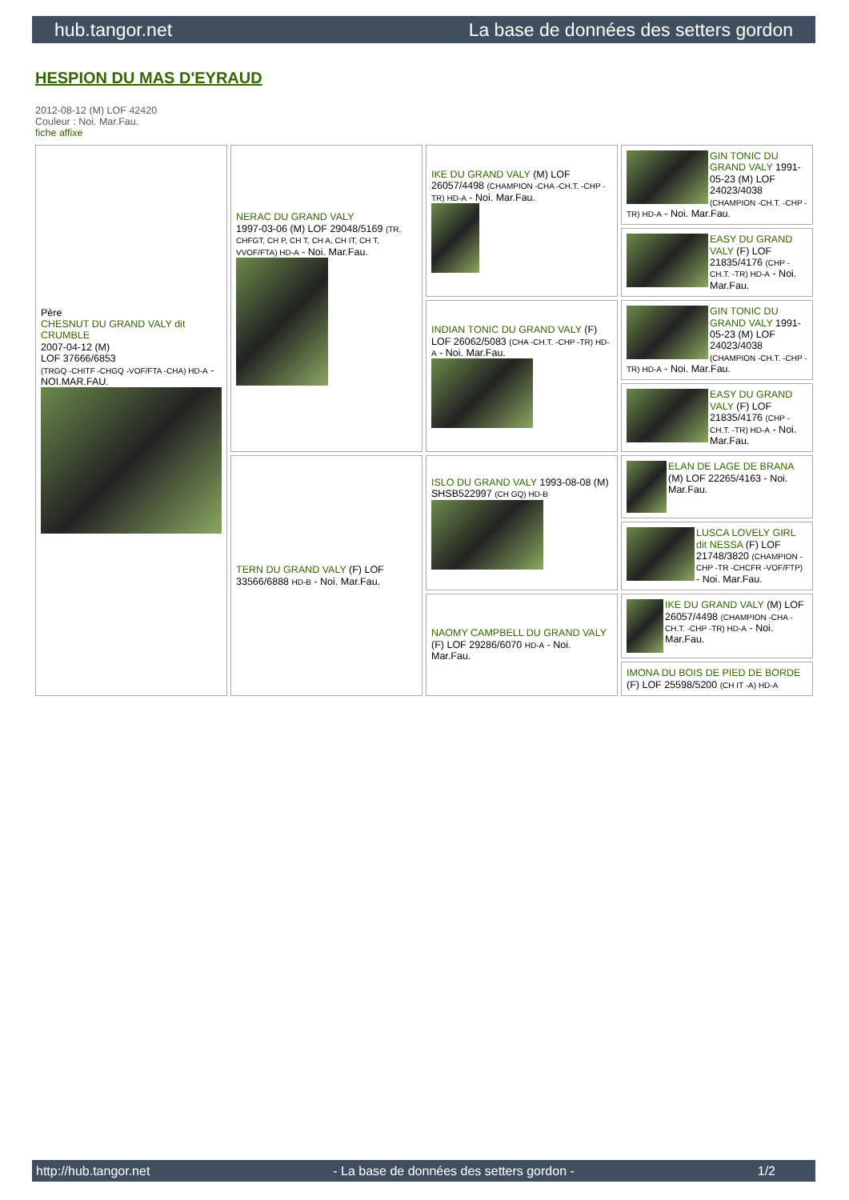hub.tangor.net La base de données des setters gordon
HESPION DU MAS D'EYRAUD
2012-08-12 (M) LOF 42420
Couleur : Noi. Mar.Fau.
fiche affixe
| Père CHESNUT DU GRAND VALY dit CRUMBLE 2007-04-12 (M) LOF 37666/6853 (TRGQ -CHITF -CHGQ -VOF/FTA -CHA) HD-A - NOI.MAR.FAU. | NERAC DU GRAND VALY 1997-03-06 (M) LOF 29048/5169 (TR, CHFGT, CH P, CH T, CH A, CH IT, CH T, VVOF/FTA) HD-A - Noi. Mar.Fau. | IKE DU GRAND VALY (M) LOF 26057/4498 (CHAMPION -CHA -CH.T. -CHP -TR) HD-A - Noi. Mar.Fau. | GIN TONIC DU GRAND VALY 1991-05-23 (M) LOF 24023/4038 (CHAMPION -CH.T. -CHP -TR) HD-A - Noi. Mar.Fau. |
| | | | EASY DU GRAND VALY (F) LOF 21835/4176 (CHP -CH.T. -TR) HD-A - Noi. Mar.Fau. |
| | | INDIAN TONIC DU GRAND VALY (F) LOF 26062/5083 (CHA -CH.T. -CHP -TR) HD-A - Noi. Mar.Fau. | GIN TONIC DU GRAND VALY 1991-05-23 (M) LOF 24023/4038 (CHAMPION -CH.T. -CHP -TR) HD-A - Noi. Mar.Fau. |
| | | | EASY DU GRAND VALY (F) LOF 21835/4176 (CHP -CH.T. -TR) HD-A - Noi. Mar.Fau. |
| | TERN DU GRAND VALY (F) LOF 33566/6888 HD-B - Noi. Mar.Fau. | ISLO DU GRAND VALY 1993-08-08 (M) SHSB522997 (CH GQ) HD-B | ELAN DE LAGE DE BRANA (M) LOF 22265/4163 - Noi. Mar.Fau. |
| | | | LUSCA LOVELY GIRL dit NESSA (F) LOF 21748/3820 (CHAMPION -CHP -TR -CHCFR -VOF/FTP) - Noi. Mar.Fau. |
| | | NAOMY CAMPBELL DU GRAND VALY (F) LOF 29286/6070 HD-A - Noi. Mar.Fau. | IKE DU GRAND VALY (M) LOF 26057/4498 (CHAMPION -CHA -CH.T. -CHP -TR) HD-A - Noi. Mar.Fau. |
| | | | IMONA DU BOIS DE PIED DE BORDE (F) LOF 25598/5200 (CH IT -A) HD-A |
http://hub.tangor.net - La base de données des setters gordon - 1/2